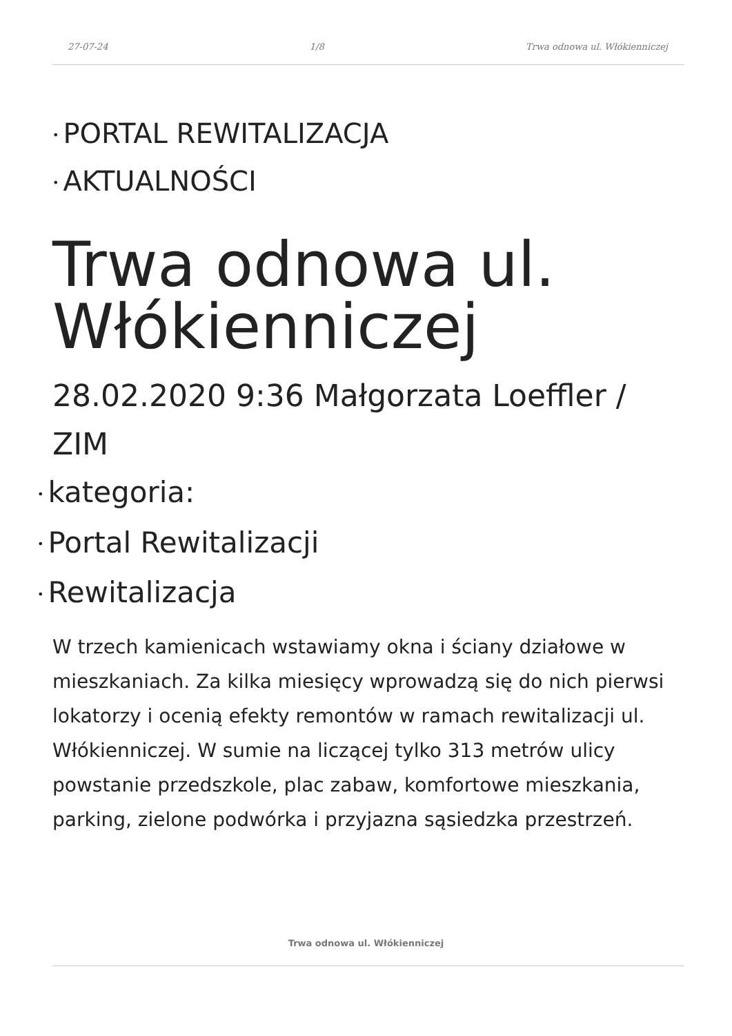27-07-24 1/8 Trwa odnowa ul. Włókienniczej
• PORTAL REWITALIZACJA
• AKTUALNOŚCI
Trwa odnowa ul. Włókienniczej
28.02.2020 9:36 Małgorzata Loeffler / ZIM
• kategoria:
• Portal Rewitalizacji
• Rewitalizacja
W trzech kamienicach wstawiamy okna i ściany działowe w mieszkaniach. Za kilka miesięcy wprowadzą się do nich pierwsi lokatorzy i ocenią efekty remontów w ramach rewitalizacji ul. Włókienniczej. W sumie na liczącej tylko 313 metrów ulicy powstanie przedszkole, plac zabaw, komfortowe mieszkania, parking, zielone podwórka i przyjazna sąsiedzka przestrzeń.
Trwa odnowa ul. Włókienniczej